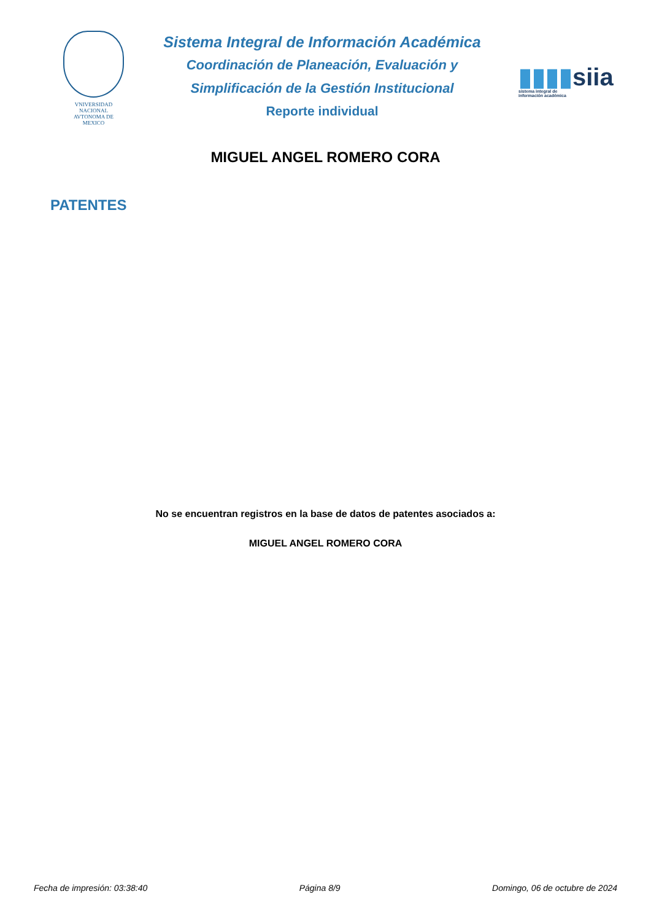VNIVERSIDAD NACIONAL
AVTONOMA DE
MEXICO
Sistema Integral de Información Académica
Coordinación de Planeación, Evaluación y
Simplificación de la Gestión Institucional
Reporte individual
▮▮▮▮siia
sistema integral de
información académica
MIGUEL ANGEL ROMERO CORA
PATENTES
No se encuentran registros en la base de datos de patentes asociados a:
MIGUEL ANGEL ROMERO CORA
Fecha de impresión: 03:38:40 Página 8/9 Domingo, 06 de octubre de 2024